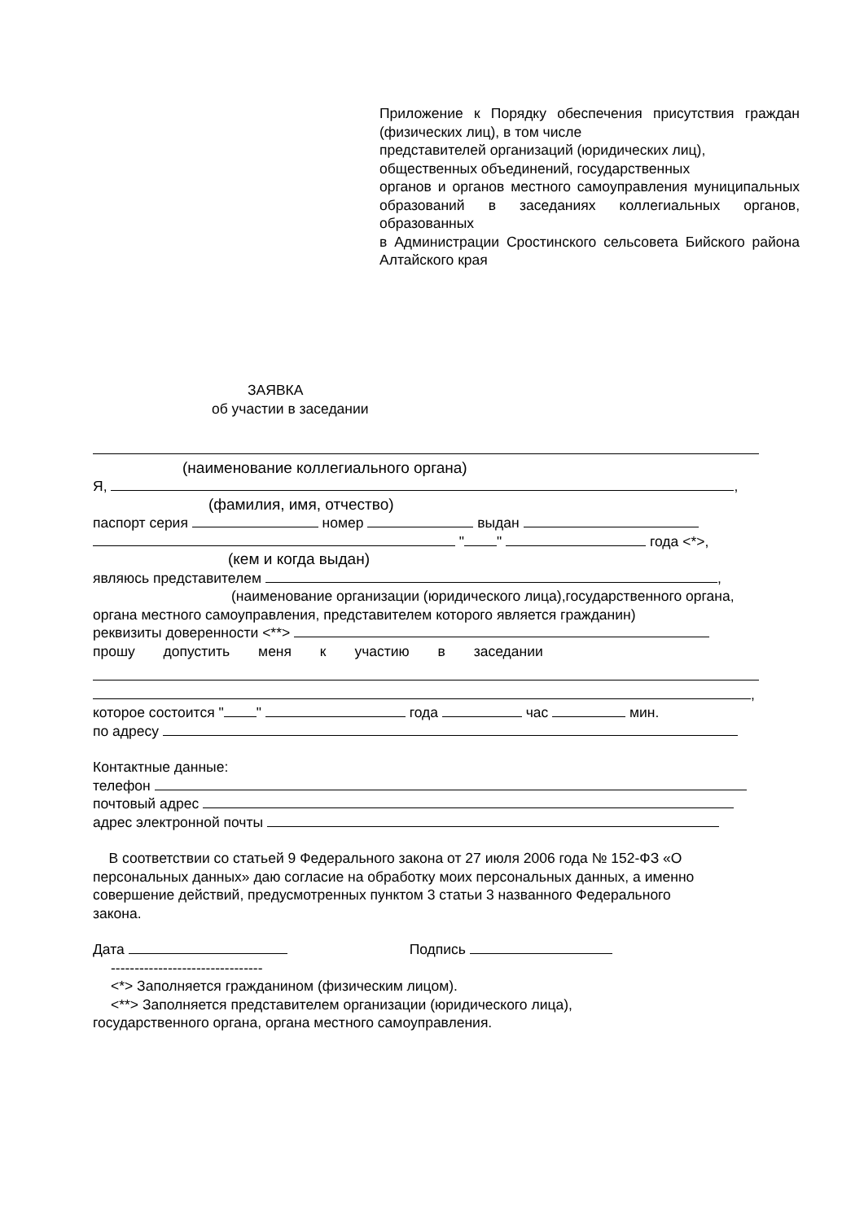Приложение к Порядку обеспечения присутствия граждан (физических лиц), в том числе
представителей организаций (юридических лиц),
общественных объединений, государственных
органов и органов местного самоуправления муниципальных образований в заседаниях коллегиальных органов, образованных
в Администрации Сростинского сельсовета Бийского района Алтайского края
ЗАЯВКА
об участии в заседании
(наименование коллегиального органа)
Я, ,
(фамилия, имя, отчество)
паспорт серия номер выдан
" " года <*>,
(кем и когда выдан)
являюсь представителем ,
(наименование организации (юридического лица),государственного органа,
органа местного самоуправления, представителем которого является гражданин)
реквизиты доверенности <**>
прошу допустить меня к участию в заседании
,
которое состоится " " года час мин.
по адресу
Контактные данные:
телефон
почтовый адрес
адрес электронной почты
В соответствии со статьей 9 Федерального закона от 27 июля 2006 года № 152-ФЗ «О персональных данных» даю согласие на обработку моих персональных данных, а именно совершение действий, предусмотренных пунктом 3 статьи 3 названного Федерального закона.
Дата Подпись
--------------------------------
<*> Заполняется гражданином (физическим лицом).
<**> Заполняется представителем организации (юридического лица),
государственного органа, органа местного самоуправления.